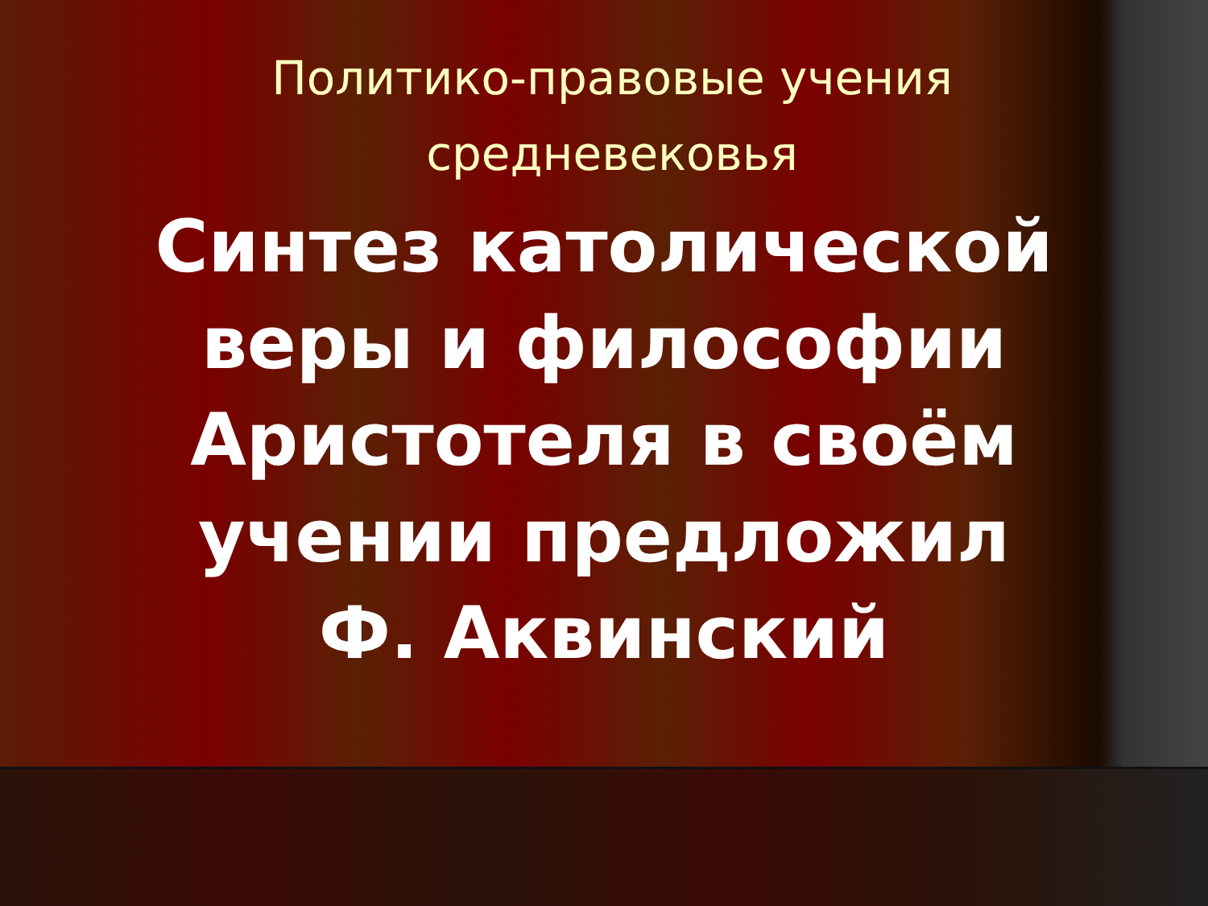Политико-правовые учения средневековья
Синтез католической веры и философии Аристотеля в своём учении предложил
Ф. Аквинский